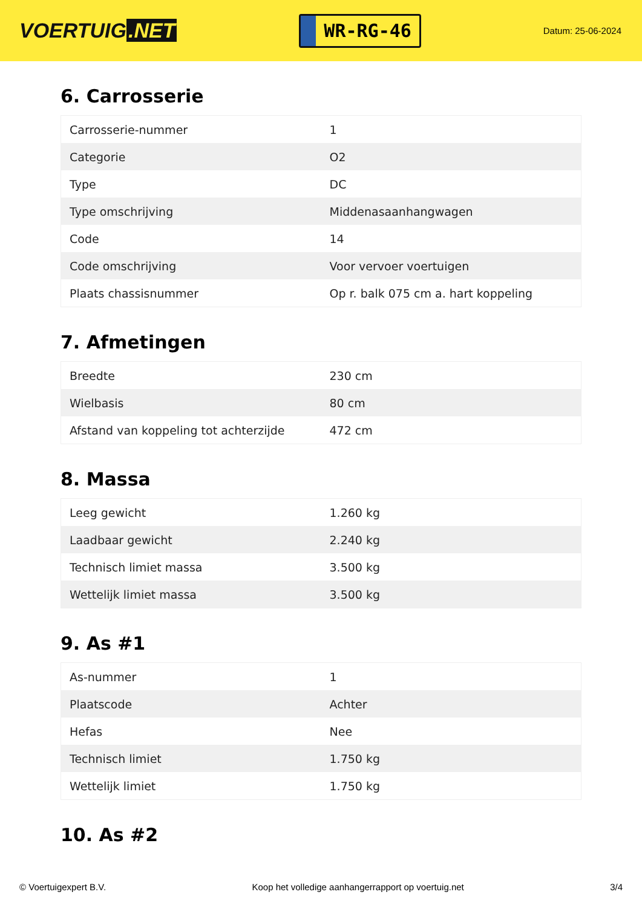VOERTUIG.NET
WR-RG-46
Datum: 25-06-2024
6. Carrosserie
| Carrosserie-nummer | 1 |
| Categorie | O2 |
| Type | DC |
| Type omschrijving | Middenasaanhangwagen |
| Code | 14 |
| Code omschrijving | Voor vervoer voertuigen |
| Plaats chassisnummer | Op r. balk 075 cm a. hart koppeling |
7. Afmetingen
| Breedte | 230 cm |
| Wielbasis | 80 cm |
| Afstand van koppeling tot achterzijde | 472 cm |
8. Massa
| Leeg gewicht | 1.260 kg |
| Laadbaar gewicht | 2.240 kg |
| Technisch limiet massa | 3.500 kg |
| Wettelijk limiet massa | 3.500 kg |
9. As #1
| As-nummer | 1 |
| Plaatscode | Achter |
| Hefas | Nee |
| Technisch limiet | 1.750 kg |
| Wettelijk limiet | 1.750 kg |
10. As #2
© Voertuigexpert B.V. Koop het volledige aanhangerrapport op voertuig.net 3/4